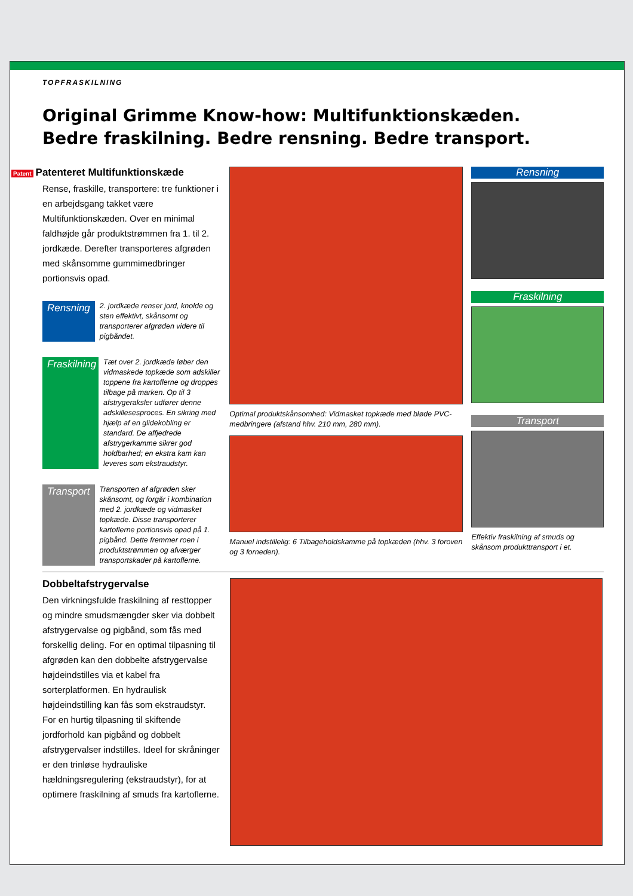TOPFRASKILNING
Original Grimme Know-how: Multifunktionskæden.
Bedre fraskilning. Bedre rensning. Bedre transport.
Patent Patenteret Multifunktionskæde
Rense, fraskille, transportere: tre funktioner i en arbejdsgang takket være Multifunktionskæden. Over en minimal faldhøjde går produktstrømmen fra 1. til 2. jordkæde. Derefter transporteres afgrøden med skånsomme gummimedbringer portionsvis opad.
Rensning
2. jordkæde renser jord, knolde og sten effektivt, skånsomt og transporterer afgrøden videre til pigbåndet.
Fraskilning
Tæt over 2. jordkæde løber den vidmaskede topkæde som adskiller toppene fra kartoflerne og droppes tilbage på marken. Op til 3 afstrygeraksler udfører denne adskillesesproces. En sikring med hjælp af en glidekobling er standard. De affjedrede afstrygerkamme sikrer god holdbarhed; en ekstra kam kan leveres som ekstraudstyr.
Transport
Transporten af afgrøden sker skånsomt, og forgår i kombination med 2. jordkæde og vidmasket topkæde. Disse transporterer kartoflerne portionsvis opad på 1. pigbånd. Dette fremmer roen i produktstrømmen og afværger transportskader på kartoflerne.
Optimal produktskånsomhed: Vidmasket topkæde med bløde PVC-medbringere (afstand hhv. 210 mm, 280 mm).
Manuel indstillelig: 6 Tilbageholdskamme på topkæden (hhv. 3 foroven og 3 forneden).
Rensning
Fraskilning
Transport
Effektiv fraskilning af smuds og skånsom produkttransport i et.
Dobbeltafstrygervalse
Den virkningsfulde fraskilning af resttopper og mindre smudsmængder sker via dobbelt afstrygervalse og pigbånd, som fås med forskellig deling. For en optimal tilpasning til afgrøden kan den dobbelte afstrygervalse højdeindstilles via et kabel fra sorterplatformen. En hydraulisk højdeindstilling kan fås som ekstraudstyr. For en hurtig tilpasning til skiftende jordforhold kan pigbånd og dobbelt afstrygervalser indstilles. Ideel for skråninger er den trinløse hydrauliske hældningsregulering (ekstraudstyr), for at optimere fraskilning af smuds fra kartoflerne.